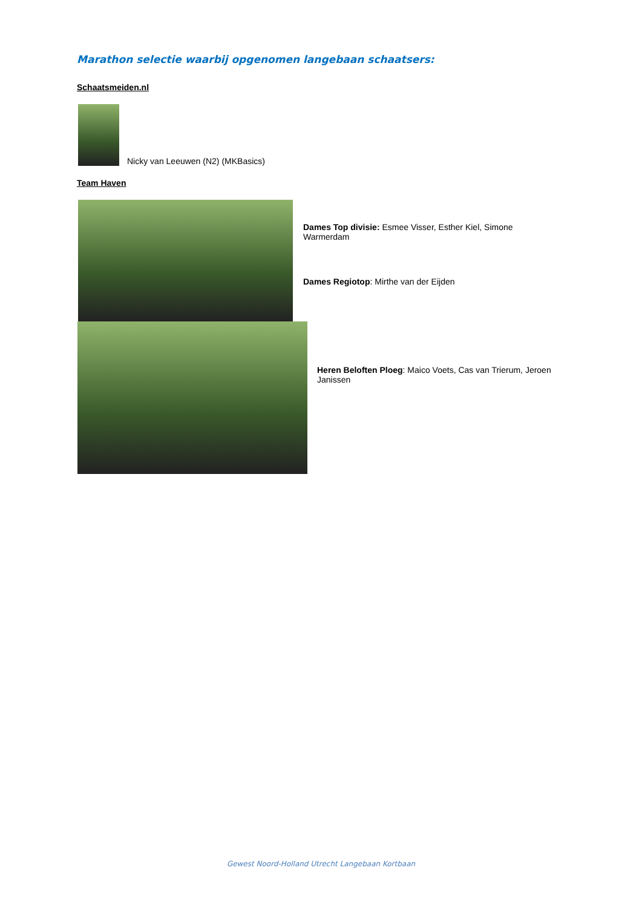Marathon selectie waarbij opgenomen langebaan schaatsers:
Schaatsmeiden.nl
Nicky van Leeuwen (N2) (MKBasics)
Team Haven
Dames Top divisie: Esmee Visser, Esther Kiel, Simone Warmerdam
Dames Regiotop: Mirthe van der Eijden
Heren Beloften Ploeg: Maico Voets, Cas van Trierum, Jeroen Janissen
Gewest Noord-Holland Utrecht Langebaan Kortbaan